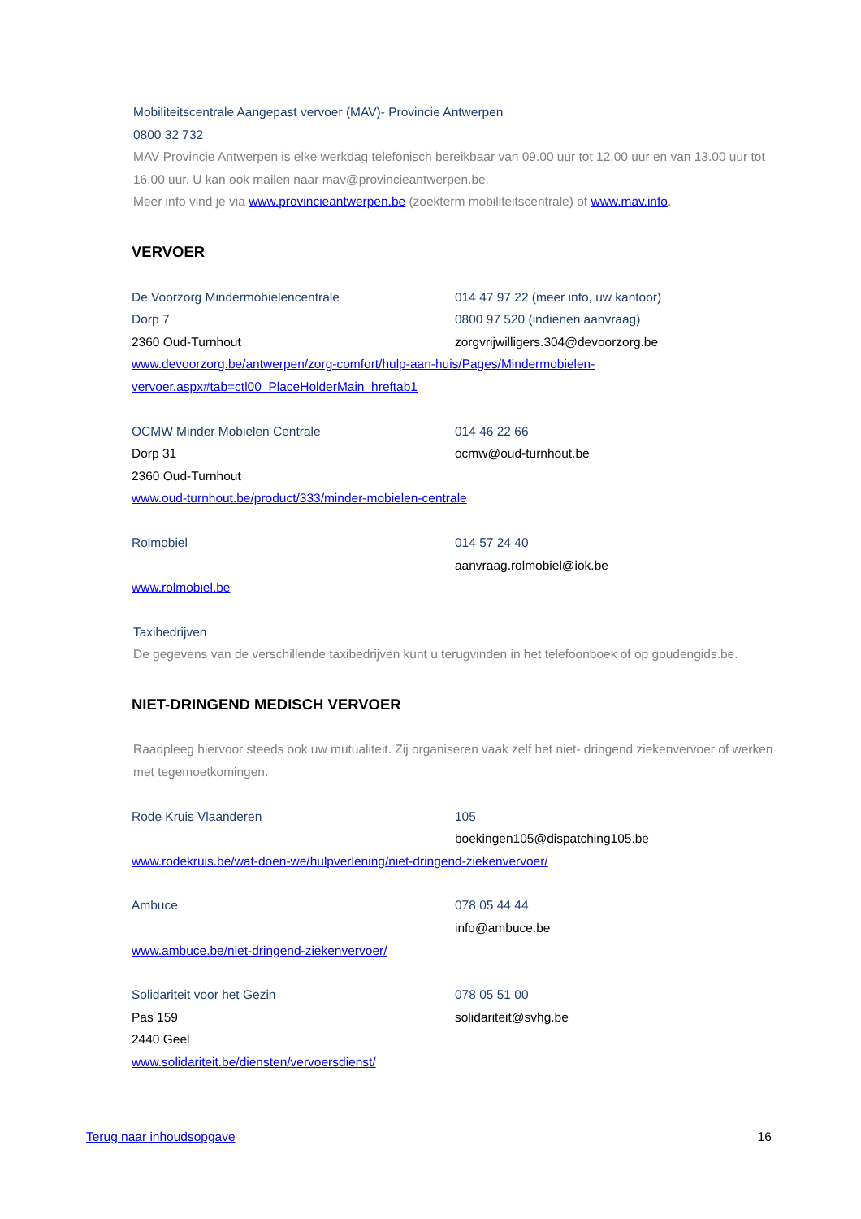Mobiliteitscentrale Aangepast vervoer (MAV)- Provincie Antwerpen
0800 32 732
MAV Provincie Antwerpen is elke werkdag telefonisch bereikbaar van 09.00 uur tot 12.00 uur en van 13.00 uur tot 16.00 uur. U kan ook mailen naar mav@provincieantwerpen.be.
Meer info vind je via www.provincieantwerpen.be (zoekterm mobiliteitscentrale) of www.mav.info.
VERVOER
De Voorzorg Mindermobielencentrale 014 47 97 22 (meer info, uw kantoor)
Dorp 7 0800 97 520 (indienen aanvraag)
2360 Oud-Turnhout zorgvrijwilligers.304@devoorzorg.be
www.devoorzorg.be/antwerpen/zorg-comfort/hulp-aan-huis/Pages/Mindermobielen-vervoer.aspx#tab=ctl00_PlaceHolderMain_hreftab1
OCMW Minder Mobielen Centrale 014 46 22 66
Dorp 31 ocmw@oud-turnhout.be
2360 Oud-Turnhout
www.oud-turnhout.be/product/333/minder-mobielen-centrale
Rolmobiel 014 57 24 40
aanvraag.rolmobiel@iok.be
www.rolmobiel.be
Taxibedrijven
De gegevens van de verschillende taxibedrijven kunt u terugvinden in het telefoonboek of op goudengids.be.
NIET-DRINGEND MEDISCH VERVOER
Raadpleeg hiervoor steeds ook uw mutualiteit. Zij organiseren vaak zelf het niet- dringend ziekenvervoer of werken met tegemoetkomingen.
Rode Kruis Vlaanderen 105
boekingen105@dispatching105.be
www.rodekruis.be/wat-doen-we/hulpverlening/niet-dringend-ziekenvervoer/
Ambuce 078 05 44 44
info@ambuce.be
www.ambuce.be/niet-dringend-ziekenvervoer/
Solidariteit voor het Gezin 078 05 51 00
Pas 159 solidariteit@svhg.be
2440 Geel
www.solidariteit.be/diensten/vervoersdienst/
Terug naar inhoudsopgave 16